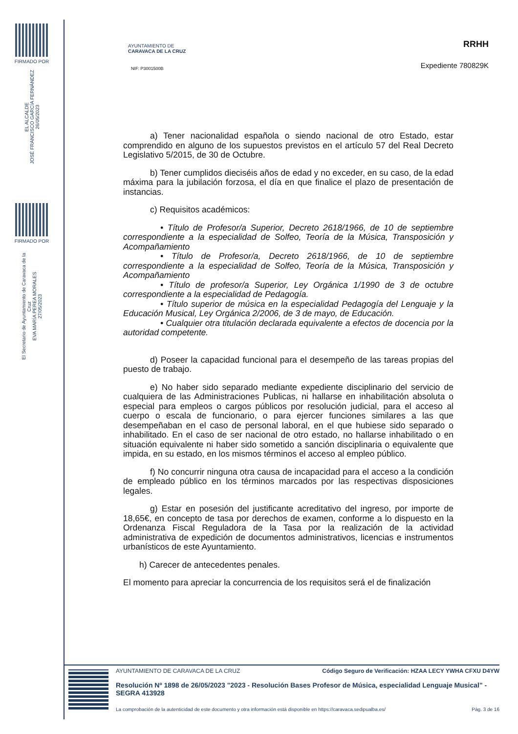FIRMADO POR
EL ALCALDE
JOSÉ FRANCISCO GARCÍA FERNÁNDEZ
26/05/2023
FIRMADO POR
El Secretario de Ayuntamiento de Caravaca de la Cruz
EVA MARÍA PEREA MORALES
27/05/2023
AYUNTAMIENTO DE
CARAVACA DE LA CRUZ
NIF: P3001500B
RRHH
Expediente 780829K
a) Tener nacionalidad española o siendo nacional de otro Estado, estar comprendido en alguno de los supuestos previstos en el artículo 57 del Real Decreto Legislativo 5/2015, de 30 de Octubre.
b) Tener cumplidos dieciséis años de edad y no exceder, en su caso, de la edad máxima para la jubilación forzosa, el día en que finalice el plazo de presentación de instancias.
c) Requisitos académicos:
• Título de Profesor/a Superior, Decreto 2618/1966, de 10 de septiembre correspondiente a la especialidad de Solfeo, Teoría de la Música, Transposición y Acompañamiento
• Título de Profesor/a, Decreto 2618/1966, de 10 de septiembre correspondiente a la especialidad de Solfeo, Teoría de la Música, Transposición y Acompañamiento
• Título de profesor/a Superior, Ley Orgánica 1/1990 de 3 de octubre correspondiente a la especialidad de Pedagogía.
• Título superior de música en la especialidad Pedagogía del Lenguaje y la Educación Musical, Ley Orgánica 2/2006, de 3 de mayo, de Educación.
• Cualquier otra titulación declarada equivalente a efectos de docencia por la autoridad competente.
d) Poseer la capacidad funcional para el desempeño de las tareas propias del puesto de trabajo.
e) No haber sido separado mediante expediente disciplinario del servicio de cualquiera de las Administraciones Publicas, ni hallarse en inhabilitación absoluta o especial para empleos o cargos públicos por resolución judicial, para el acceso al cuerpo o escala de funcionario, o para ejercer funciones similares a las que desempeñaban en el caso de personal laboral, en el que hubiese sido separado o inhabilitado. En el caso de ser nacional de otro estado, no hallarse inhabilitado o en situación equivalente ni haber sido sometido a sanción disciplinaria o equivalente que impida, en su estado, en los mismos términos el acceso al empleo público.
f) No concurrir ninguna otra causa de incapacidad para el acceso a la condición de empleado público en los términos marcados por las respectivas disposiciones legales.
g) Estar en posesión del justificante acreditativo del ingreso, por importe de 18,65€, en concepto de tasa por derechos de examen, conforme a lo dispuesto en la Ordenanza Fiscal Reguladora de la Tasa por la realización de la actividad administrativa de expedición de documentos administrativos, licencias e instrumentos urbanísticos de este Ayuntamiento.
h) Carecer de antecedentes penales.
El momento para apreciar la concurrencia de los requisitos será el de finalización
AYUNTAMIENTO DE CARAVACA DE LA CRUZ Código Seguro de Verificación: HZAA LECY YWHA CFXU D4YW
Resolución Nº 1898 de 26/05/2023 "2023 - Resolución Bases Profesor de Música, especialidad Lenguaje Musical" - SEGRA 413928
La comprobación de la autenticidad de este documento y otra información está disponible en https://caravaca.sedipualba.es/ Pág. 3 de 16